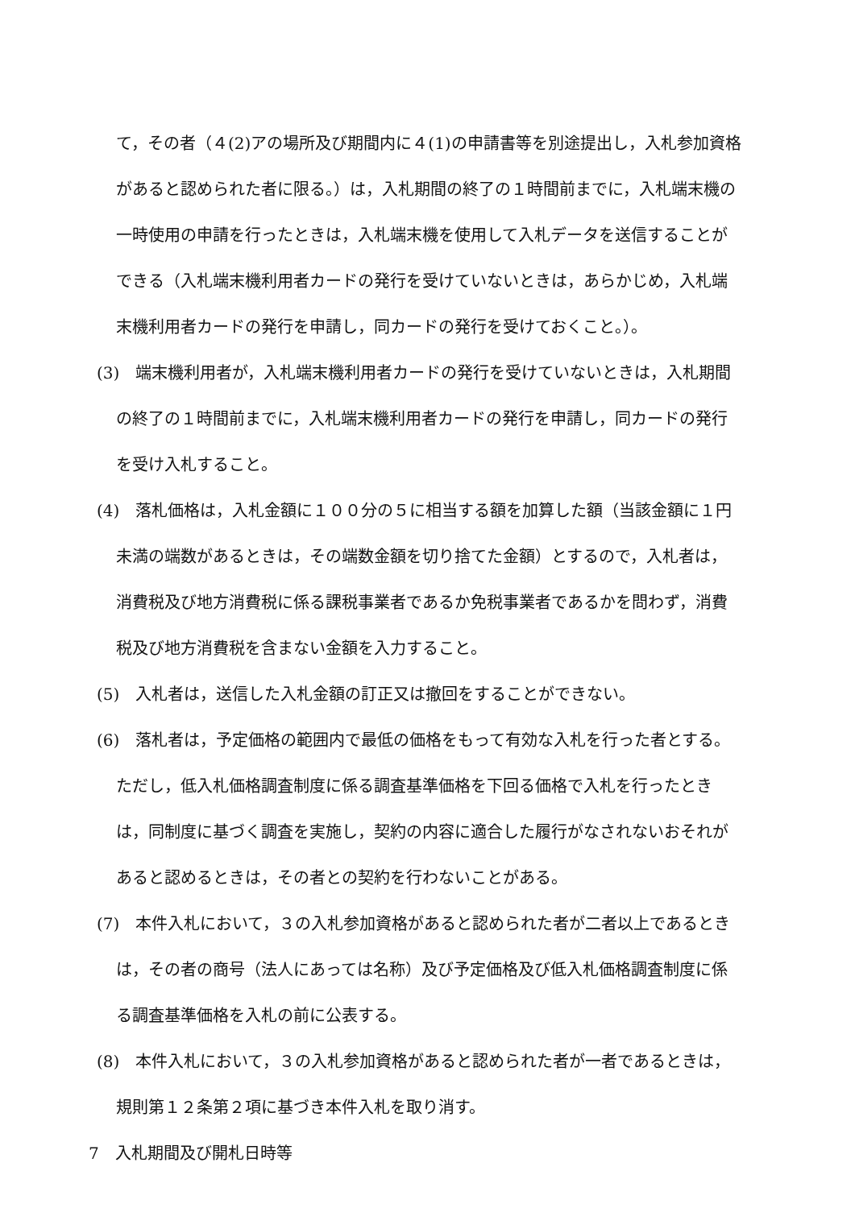て，その者（４(2)アの場所及び期間内に４(1)の申請書等を別途提出し，入札参加資格があると認められた者に限る。）は，入札期間の終了の１時間前までに，入札端末機の一時使用の申請を行ったときは，入札端末機を使用して入札データを送信することができる（入札端末機利用者カードの発行を受けていないときは，あらかじめ，入札端末機利用者カードの発行を申請し，同カードの発行を受けておくこと。）。
(3)　端末機利用者が，入札端末機利用者カードの発行を受けていないときは，入札期間の終了の１時間前までに，入札端末機利用者カードの発行を申請し，同カードの発行を受け入札すること。
(4)　落札価格は，入札金額に１００分の５に相当する額を加算した額（当該金額に１円未満の端数があるときは，その端数金額を切り捨てた金額）とするので，入札者は，消費税及び地方消費税に係る課税事業者であるか免税事業者であるかを問わず，消費税及び地方消費税を含まない金額を入力すること。
(5)　入札者は，送信した入札金額の訂正又は撤回をすることができない。
(6)　落札者は，予定価格の範囲内で最低の価格をもって有効な入札を行った者とする。ただし，低入札価格調査制度に係る調査基準価格を下回る価格で入札を行ったときは，同制度に基づく調査を実施し，契約の内容に適合した履行がなされないおそれがあると認めるときは，その者との契約を行わないことがある。
(7)　本件入札において，３の入札参加資格があると認められた者が二者以上であるときは，その者の商号（法人にあっては名称）及び予定価格及び低入札価格調査制度に係る調査基準価格を入札の前に公表する。
(8)　本件入札において，３の入札参加資格があると認められた者が一者であるときは，規則第１２条第２項に基づき本件入札を取り消す。
7　入札期間及び開札日時等